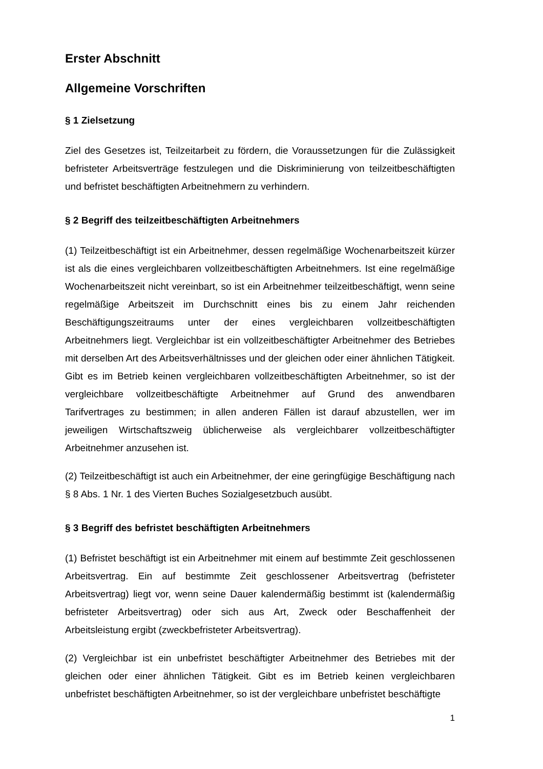Erster Abschnitt
Allgemeine Vorschriften
§ 1 Zielsetzung
Ziel des Gesetzes ist, Teilzeitarbeit zu fördern, die Voraussetzungen für die Zulässigkeit befristeter Arbeitsverträge festzulegen und die Diskriminierung von teilzeitbeschäftigten und befristet beschäftigten Arbeitnehmern zu verhindern.
§ 2 Begriff des teilzeitbeschäftigten Arbeitnehmers
(1) Teilzeitbeschäftigt ist ein Arbeitnehmer, dessen regelmäßige Wochenarbeitszeit kürzer ist als die eines vergleichbaren vollzeitbeschäftigten Arbeitnehmers. Ist eine regelmäßige Wochenarbeitszeit nicht vereinbart, so ist ein Arbeitnehmer teilzeitbeschäftigt, wenn seine regelmäßige Arbeitszeit im Durchschnitt eines bis zu einem Jahr reichenden Beschäftigungszeitraums unter der eines vergleichbaren vollzeitbeschäftigten Arbeitnehmers liegt. Vergleichbar ist ein vollzeitbeschäftigter Arbeitnehmer des Betriebes mit derselben Art des Arbeitsverhältnisses und der gleichen oder einer ähnlichen Tätigkeit. Gibt es im Betrieb keinen vergleichbaren vollzeitbeschäftigten Arbeitnehmer, so ist der vergleichbare vollzeitbeschäftigte Arbeitnehmer auf Grund des anwendbaren Tarifvertrages zu bestimmen; in allen anderen Fällen ist darauf abzustellen, wer im jeweiligen Wirtschaftszweig üblicherweise als vergleichbarer vollzeitbeschäftigter Arbeitnehmer anzusehen ist.
(2) Teilzeitbeschäftigt ist auch ein Arbeitnehmer, der eine geringfügige Beschäftigung nach § 8 Abs. 1 Nr. 1 des Vierten Buches Sozialgesetzbuch ausübt.
§ 3 Begriff des befristet beschäftigten Arbeitnehmers
(1) Befristet beschäftigt ist ein Arbeitnehmer mit einem auf bestimmte Zeit geschlossenen Arbeitsvertrag. Ein auf bestimmte Zeit geschlossener Arbeitsvertrag (befristeter Arbeitsvertrag) liegt vor, wenn seine Dauer kalendermäßig bestimmt ist (kalendermäßig befristeter Arbeitsvertrag) oder sich aus Art, Zweck oder Beschaffenheit der Arbeitsleistung ergibt (zweckbefristeter Arbeitsvertrag).
(2) Vergleichbar ist ein unbefristet beschäftigter Arbeitnehmer des Betriebes mit der gleichen oder einer ähnlichen Tätigkeit. Gibt es im Betrieb keinen vergleichbaren unbefristet beschäftigten Arbeitnehmer, so ist der vergleichbare unbefristet beschäftigte
1